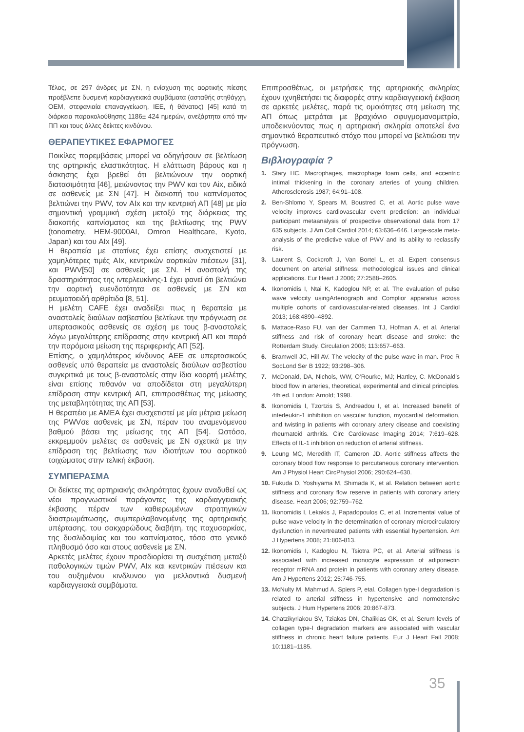Τέλος, σε 297 άνδρες με ΣΝ, η ενίσχυση της αορτικής πίεσης προέβλεπε δυσμενή καρδιαγγειακά συμβάματα (ασταθής στηθάγχη, ΟΕΜ, στεφανιαία επαναγγείωση, ΙΕΕ, ή θάνατος) [45] κατά τη διάρκεια παρακολούθησης 1186± 424 ημερών, ανεξάρτητα από την ΠΠ και τους άλλες δείκτες κινδύνου.
ΘΕΡΑΠΕΥΤΙΚΕΣ ΕΦΑΡΜΟΓΕΣ
Ποικίλες παρεμβάσεις μπορεί να οδηγήσουν σε βελτίωση της αρτηρικής ελαστικότητας. Η ελάττωση βάρους και η άσκησης έχει βρεθεί ότι βελτιώνουν την αορτική διατασιμότητα [46], μειώνοντας την PWV και τον Aix, ειδικά σε ασθενείς με ΣΝ [47]. Η διακοπή του καπνίσματος βελτιώνει την PWV, τον AIx και την κεντρική ΑΠ [48] με μία σημαντική γραμμική σχέση μεταξύ της διάρκειας της διακοπής καπνίσματος και της βελτίωσης της PWV (tonometry, HEM-9000AI, Omron Healthcare, Kyoto, Japan) και του AIx [49].
Η θεραπεία με στατίνες έχει επίσης συσχετιστεί με χαμηλότερες τιμές AIx, κεντρικών αορτικών πιέσεων [31], και PWV[50] σε ασθενείς με ΣΝ. Η αναστολή της δραστηριότητας της ιντερλευκίνης-1 έχει φανεί ότι βελτιώνει την αορτική ευενδοτότητα σε ασθενείς με ΣΝ και ρευματοειδή αρθρίτιδα [8, 51].
Η μελέτη CAFE έχει αναδείξει πως η θεραπεία με αναστολείς διαύλων ασβεστίου βελτίωνε την πρόγνωση σε υπερτασικούς ασθενείς σε σχέση με τους β-αναστολείς λόγω μεγαλύτερης επίδρασης στην κεντρική ΑΠ και παρά την παρόμοια μείωση της περιφερικής ΑΠ [52].
Επίσης, ο χαμηλότερος κίνδυνος ΑΕΕ σε υπερτασικούς ασθενείς υπό θεραπεία με αναστολείς διαύλων ασβεστίου συγκριτικά με τους β-αναστολείς στην ίδια κοορτή μελέτης είναι επίσης πιθανόν να αποδίδεται στη μεγαλύτερη επίδραση στην κεντρική ΑΠ, επιπροσθέτως της μείωσης της μεταβλητότητας της ΑΠ [53].
Η θεραπέια με ΑΜΕΑ έχει συσχετιστεί με μία μέτρια μείωση της PWVσε ασθενείς με ΣΝ, πέραν του αναμενόμενου βαθμού βάσει της μείωσης της ΑΠ [54]. Ωστόσο, εκκρεμμούν μελέτες σε ασθενείς με ΣΝ σχετικά με την επίδραση της βελτίωσης των ιδιοτήτων του αορτικού τοιχώματος στην τελική έκβαση.
ΣΥΜΠΕΡΑΣΜΑ
Οι δείκτες της αρτηριακής σκληρότητας έχουν αναδυθεί ως νέοι προγνωστικοί παράγοντες της καρδιαγγειακής έκβασης πέραν των καθιερωμένων στρατηγικών διαστρωμάτωσης, συμπεριλαβανομένης της αρτηριακής υπέρτασης, του σακχαρώδους διαβήτη, της παχυσαρκίας, της δυσλιδαιμίας και του καπνίσματος, τόσο στο γενικό πληθυσμό όσο και στους ασθενείε με ΣΝ.
Αρκετές μελέτες έχουν προσδιορίσει τη συσχέτιση μεταξύ παθολογικών τιμών PWV, AIx και κεντρικών πιέσεων και του αυξημένου κινδλυνου για μελλοντικά δυσμενή καρδιαγγειακά συμβάματα.
Επιπροσθέτως, οι μετρήσεις της αρτηριακής σκληρίας έχουν ιχνηθετήσει τις διαφορές στην καρδιαγγειακή έκβαση σε αρκετές μελέτες, παρά τις ομοιότητες στη μείωση της ΑΠ όπως μετράται με βραχιόνιο σφυγμομανομετρία, υποδεικνύοντας πως η αρτηριακή σκληρία αποτελεί ένα σημαντικό θεραπευτικό στόχο που μπορεί να βελτιώσει την πρόγνωση.
Βιβλιογραφία ?
1. Stary HC. Macrophages, macrophage foam cells, and eccentric intimal thickening in the coronary arteries of young children. Atherosclerosis 1987; 64:91–108.
2. Ben-Shlomo Y, Spears M, Boustred C, et al. Aortic pulse wave velocity improves cardiovascular event prediction: an individual participant metaanalysis of prospective observational data from 17 635 subjects. J Am Coll Cardiol 2014; 63:636–646. Large-scale meta-analysis of the predictive value of PWV and its ability to reclassify risk.
3. Laurent S, Cockcroft J, Van Bortel L, et al. Expert consensus document on arterial stiffness: methodological issues and clinical applications. Eur Heart J 2006; 27:2588–2605.
4. Ikonomidis I, Ntai K, Kadoglou NP, et al. The evaluation of pulse wave velocity usingArteriograph and Complior apparatus across multiple cohorts of cardiovascular-related diseases. Int J Cardiol 2013; 168:4890–4892.
5. Mattace-Raso FU, van der Cammen TJ, Hofman A, et al. Arterial stiffness and risk of coronary heart disease and stroke: the Rotterdam Study. Circulation 2006; 113:657–663.
6. Bramwell JC, Hill AV. The velocity of the pulse wave in man. Proc R SocLond Ser B 1922; 93:298–306.
7. McDonald, DA, Nichols, WW, O’Rourke, MJ; Hartley, C. McDonald’s blood flow in arteries, theoretical, experimental and clinical principles. 4th ed. London: Arnold; 1998.
8. Ikonomidis I, Tzortzis S, Andreadou I, et al. Increased benefit of interleukin-1 inhibition on vascular function, myocardial deformation, and twisting in patients with coronary artery disease and coexisting rheumatoid arthritis. Circ Cardiovasc Imaging 2014; 7:619–628. Effects of IL-1 inhibition on reduction of arterial stiffness.
9. Leung MC, Meredith IT, Cameron JD. Aortic stiffness affects the coronary blood flow response to percutaneous coronary intervention. Am J Physiol Heart CircPhysiol 2006; 290:624–630.
10. Fukuda D, Yoshiyama M, Shimada K, et al. Relation between aortic stiffness and coronary flow reserve in patients with coronary artery disease. Heart 2006; 92:759–762.
11. Ikonomidis I, Lekakis J, Papadopoulos C, et al. Incremental value of pulse wave velocity in the determination of coronary microcirculatory dysfunction in nevertreated patients with essential hypertension. Am J Hypertens 2008; 21:806-813.
12. Ikonomidis I, Kadoglou N, Tsiotra PC, et al. Arterial stiffness is associated with increased monocyte expression of adiponectin receptor mRNA and protein in patients with coronary artery disease. Am J Hypertens 2012; 25:746-755.
13. McNulty M, Mahmud A, Spiers P, etal. Collagen type-I degradation is related to arterial stiffness in hypertensive and normotensive subjects. J Hum Hypertens 2006; 20:867-873.
14. Chatzikyriakou SV, Tziakas DN, Chalikias GK, et al. Serum levels of collagen type-I degradation markers are associated with vascular stiffness in chronic heart failure patients. Eur J Heart Fail 2008; 10:1181–1185.
35